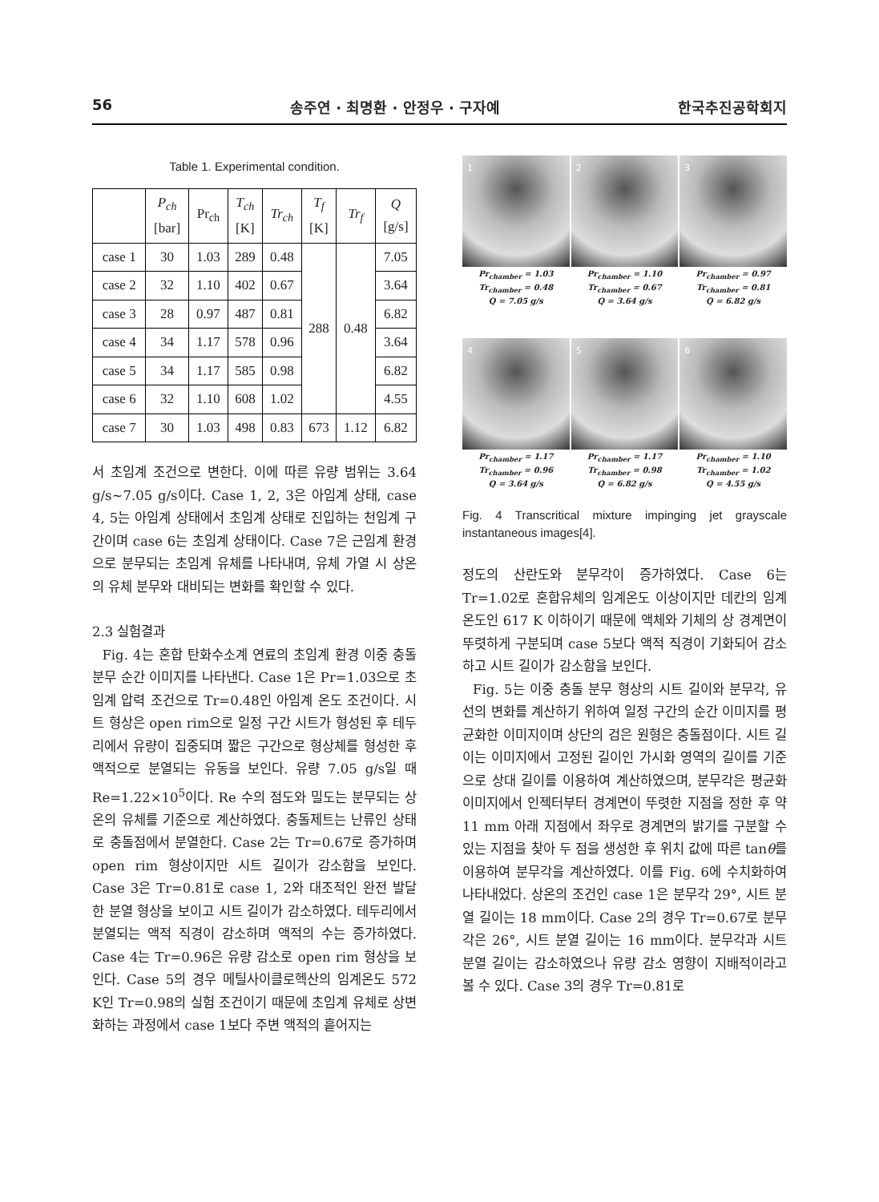56 송주연 · 최명환 · 안정우 · 구자예 한국추진공학회지
Table 1. Experimental condition.
| | P<sub>ch</sub> [bar] | Pr<sub>ch</sub> | T<sub>ch</sub> [K] | Tr<sub>ch</sub> | T<sub>f</sub> [K] | Tr<sub>f</sub> | Q [g/s] |
| --- | --- | --- | --- | --- | --- | --- | --- |
| case 1 | 30 | 1.03 | 289 | 0.48 | 288 | 0.48 | 7.05 |
| case 2 | 32 | 1.10 | 402 | 0.67 | | | 3.64 |
| case 3 | 28 | 0.97 | 487 | 0.81 | | | 6.82 |
| case 4 | 34 | 1.17 | 578 | 0.96 | | | 3.64 |
| case 5 | 34 | 1.17 | 585 | 0.98 | | | 6.82 |
| case 6 | 32 | 1.10 | 608 | 1.02 | | | 4.55 |
| case 7 | 30 | 1.03 | 498 | 0.83 | 673 | 1.12 | 6.82 |
서 초임계 조건으로 변한다. 이에 따른 유량 범위는 3.64 g/s~7.05 g/s이다. Case 1, 2, 3은 아임계 상태, case 4, 5는 아임계 상태에서 초임계 상태로 진입하는 천임계 구간이며 case 6는 초임계 상태이다. Case 7은 근임계 환경으로 분무되는 초임계 유체를 나타내며, 유체 가열 시 상온의 유체 분무와 대비되는 변화를 확인할 수 있다.
2.3 실험결과
Fig. 4는 혼합 탄화수소계 연료의 초임계 환경 이중 충돌 분무 순간 이미지를 나타낸다. Case 1은 Pr=1.03으로 초임계 압력 조건으로 Tr=0.48인 아임계 온도 조건이다. 시트 형상은 open rim으로 일정 구간 시트가 형성된 후 테두리에서 유량이 집중되며 짧은 구간으로 형상체를 형성한 후 액적으로 분열되는 유동을 보인다. 유량 7.05 g/s일 때 Re=1.22×10<sup>5</sup>이다. Re 수의 점도와 밀도는 분무되는 상온의 유체를 기준으로 계산하였다. 충돌제트는 난류인 상태로 충돌점에서 분열한다. Case 2는 Tr=0.67로 증가하며 open rim 형상이지만 시트 길이가 감소함을 보인다. Case 3은 Tr=0.81로 case 1, 2와 대조적인 완전 발달한 분열 형상을 보이고 시트 길이가 감소하였다. 테두리에서 분열되는 액적 직경이 감소하며 액적의 수는 증가하였다. Case 4는 Tr=0.96은 유량 감소로 open rim 형상을 보인다. Case 5의 경우 메틸사이클로헥산의 임계온도 572 K인 Tr=0.98의 실험 조건이기 때문에 초임계 유체로 상변화하는 과정에서 case 1보다 주변 액적의 흩어지는
1
2
3
Pr<sub>chamber</sub> = 1.03
Tr<sub>chamber</sub> = 0.48
Q = 7.05 g/s
Pr<sub>chamber</sub> = 1.10
Tr<sub>chamber</sub> = 0.67
Q = 3.64 g/s
Pr<sub>chamber</sub> = 0.97
Tr<sub>chamber</sub> = 0.81
Q = 6.82 g/s
4
5
6
Pr<sub>chamber</sub> = 1.17
Tr<sub>chamber</sub> = 0.96
Q = 3.64 g/s
Pr<sub>chamber</sub> = 1.17
Tr<sub>chamber</sub> = 0.98
Q = 6.82 g/s
Pr<sub>chamber</sub> = 1.10
Tr<sub>chamber</sub> = 1.02
Q = 4.55 g/s
Fig. 4 Transcritical mixture impinging jet grayscale instantaneous images[4].
정도의 산란도와 분무각이 증가하였다. Case 6는 Tr=1.02로 혼합유체의 임계온도 이상이지만 데칸의 임계온도인 617 K 이하이기 때문에 액체와 기체의 상 경계면이 뚜렷하게 구분되며 case 5보다 액적 직경이 기화되어 감소하고 시트 길이가 감소함을 보인다.
Fig. 5는 이중 충돌 분무 형상의 시트 길이와 분무각, 유선의 변화를 계산하기 위하여 일정 구간의 순간 이미지를 평균화한 이미지이며 상단의 검은 원형은 충돌점이다. 시트 길이는 이미지에서 고정된 길이인 가시화 영역의 길이를 기준으로 상대 길이를 이용하여 계산하였으며, 분무각은 평균화 이미지에서 인젝터부터 경계면이 뚜렷한 지점을 정한 후 약 11 mm 아래 지점에서 좌우로 경계면의 밝기를 구분할 수 있는 지점을 찾아 두 점을 생성한 후 위치 값에 따른 tanθ를 이용하여 분무각을 계산하였다. 이를 Fig. 6에 수치화하여 나타내었다. 상온의 조건인 case 1은 분무각 29°, 시트 분열 길이는 18 mm이다. Case 2의 경우 Tr=0.67로 분무각은 26°, 시트 분열 길이는 16 mm이다. 분무각과 시트 분열 길이는 감소하였으나 유량 감소 영향이 지배적이라고 볼 수 있다. Case 3의 경우 Tr=0.81로